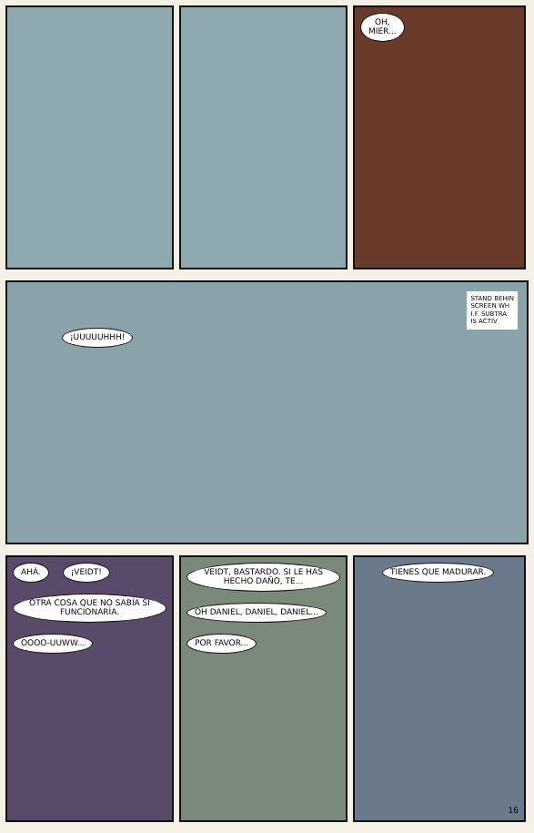OH,
MIER...
¡UUUUUHHH! STAND BEHIN
SCREEN WH
I.F. SUBTRA
IS ACTIV
AHÁ. ¡VEIDT!
OTRA COSA QUE NO SABÍA SI FUNCIONARÍA.
OOOO-UUWW...
VEIDT, BASTARDO. SI LE HAS HECHO DAÑO, TE... OH DANIEL, DANIEL, DANIEL... POR FAVOR...
TIENES QUE MADURAR.
16